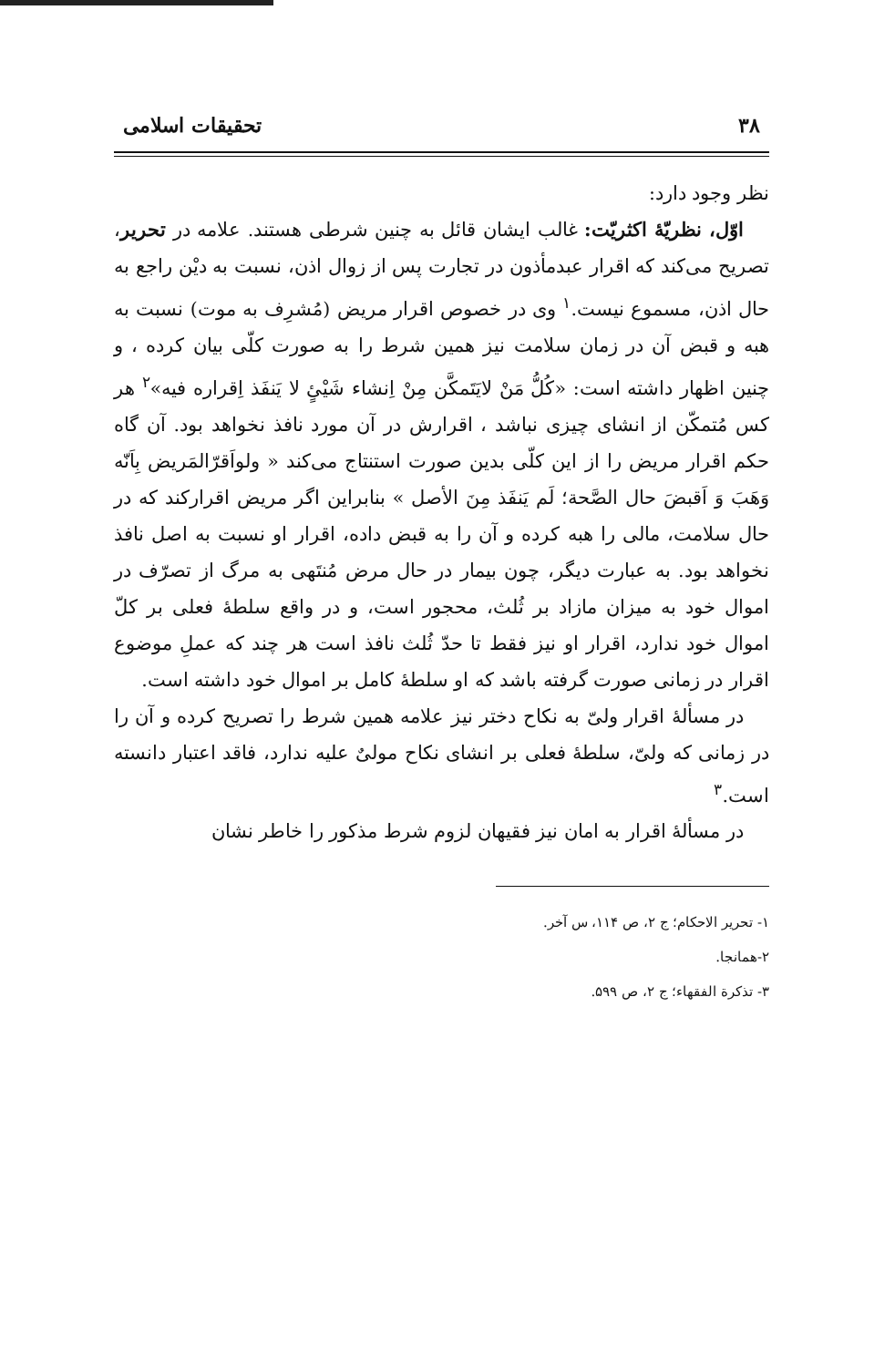۳۸ تحقیقات اسلامی
نظر وجود دارد:
اوّل، نظریّهٔ اکثریّت: غالب ایشان قائل به چنین شرطی هستند. علامه در تحریر، تصریح می‌کند که اقرار عبدمأذون در تجارت پس از زوال اذن، نسبت به دیْن راجع به حال اذن، مسموع نیست.<sup>۱</sup> وی در خصوص اقرار مریض (مُشرِف به موت) نسبت به هبه و قبض آن در زمان سلامت نیز همین شرط را به صورت کلّی بیان کرده ، و چنین اظهار داشته است: «کُلُّ مَنْ لایَتَمکَّن مِنْ اِنشاء شَیْئٍ لا یَنفَذ اِقراره فیه»<sup>۲</sup> هر کس مُتمکّن از انشای چیزی نباشد ، اقرارش در آن مورد نافذ نخواهد بود. آن گاه حکم اقرار مریض را از این کلّی بدین صورت استنتاج می‌کند « ولواَقرّالمَریض بِاَنّه وَهَبَ وَ اَقبضَ حال الصَّحة؛ لَم یَنفَذ مِنَ الأصل » بنابراین اگر مریض اقرارکند که در حال سلامت، مالی را هبه کرده و آن را به قبض داده، اقرار او نسبت به اصل نافذ نخواهد بود. به عبارت دیگر، چون بیمار در حال مرض مُنتَهی به مرگ از تصرّف در اموال خود به میزان مازاد بر ثُلث، محجور است، و در واقع سلطهٔ فعلی بر کلّ اموال خود ندارد، اقرار او نیز فقط تا حدّ ثُلث نافذ است هر چند که عملِ موضوع اقرار در زمانی صورت گرفته باشد که او سلطهٔ کامل بر اموال خود داشته است.
در مسألهٔ اقرار ولیّ به نکاح دختر نیز علامه همین شرط را تصریح کرده و آن را در زمانی که ولیّ، سلطهٔ فعلی بر انشای نکاح مولیٌ علیه ندارد، فاقد اعتبار دانسته است.<sup>۳</sup>
در مسألهٔ اقرار به امان نیز فقیهان لزوم شرط مذکور را خاطر نشان
۱- تحریر الاحکام؛ ج ۲، ص ۱۱۴، س آخر.
۲-همانجا.
۳- تذکرة الفقهاء؛ ج ۲، ص ۵۹۹.